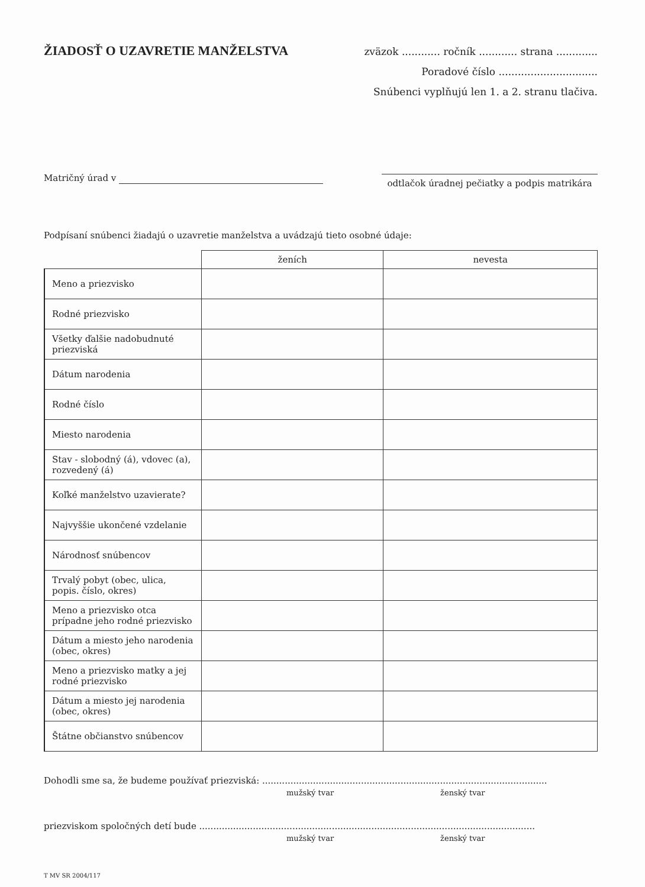ŽIADOSŤ O UZAVRETIE MANŽELSTVA
zväzok ............ ročník ............ strana .............
Poradové číslo ...............................
Snúbenci vyplňujú len 1. a 2. stranu tlačiva.
Matričný úrad v
odtlačok úradnej pečiatky a podpis matrikára
Podpísaní snúbenci žiadajú o uzavretie manželstva a uvádzajú tieto osobné údaje:
| | ženích | nevesta |
| --- | --- | --- |
| Meno a priezvisko | | |
| Rodné priezvisko | | |
| Všetky ďalšie nadobudnuté priezviská | | |
| Dátum narodenia | | |
| Rodné číslo | | |
| Miesto narodenia | | |
| Stav - slobodný (á), vdovec (a), rozvedený (á) | | |
| Koľké manželstvo uzavierate? | | |
| Najvyššie ukončené vzdelanie | | |
| Národnosť snúbencov | | |
| Trvalý pobyt (obec, ulica, popis. číslo, okres) | | |
| Meno a priezvisko otca prípadne jeho rodné priezvisko | | |
| Dátum a miesto jeho narodenia (obec, okres) | | |
| Meno a priezvisko matky a jej rodné priezvisko | | |
| Dátum a miesto jej narodenia (obec, okres) | | |
| Štátne občianstvo snúbencov | | |
Dohodli sme sa, že budeme používať priezviská: .....................................................................................................
mužský tvar ženský tvar
priezviskom spoločných detí bude .......................................................................................................................
mužský tvar ženský tvar
T MV SR 2004/117